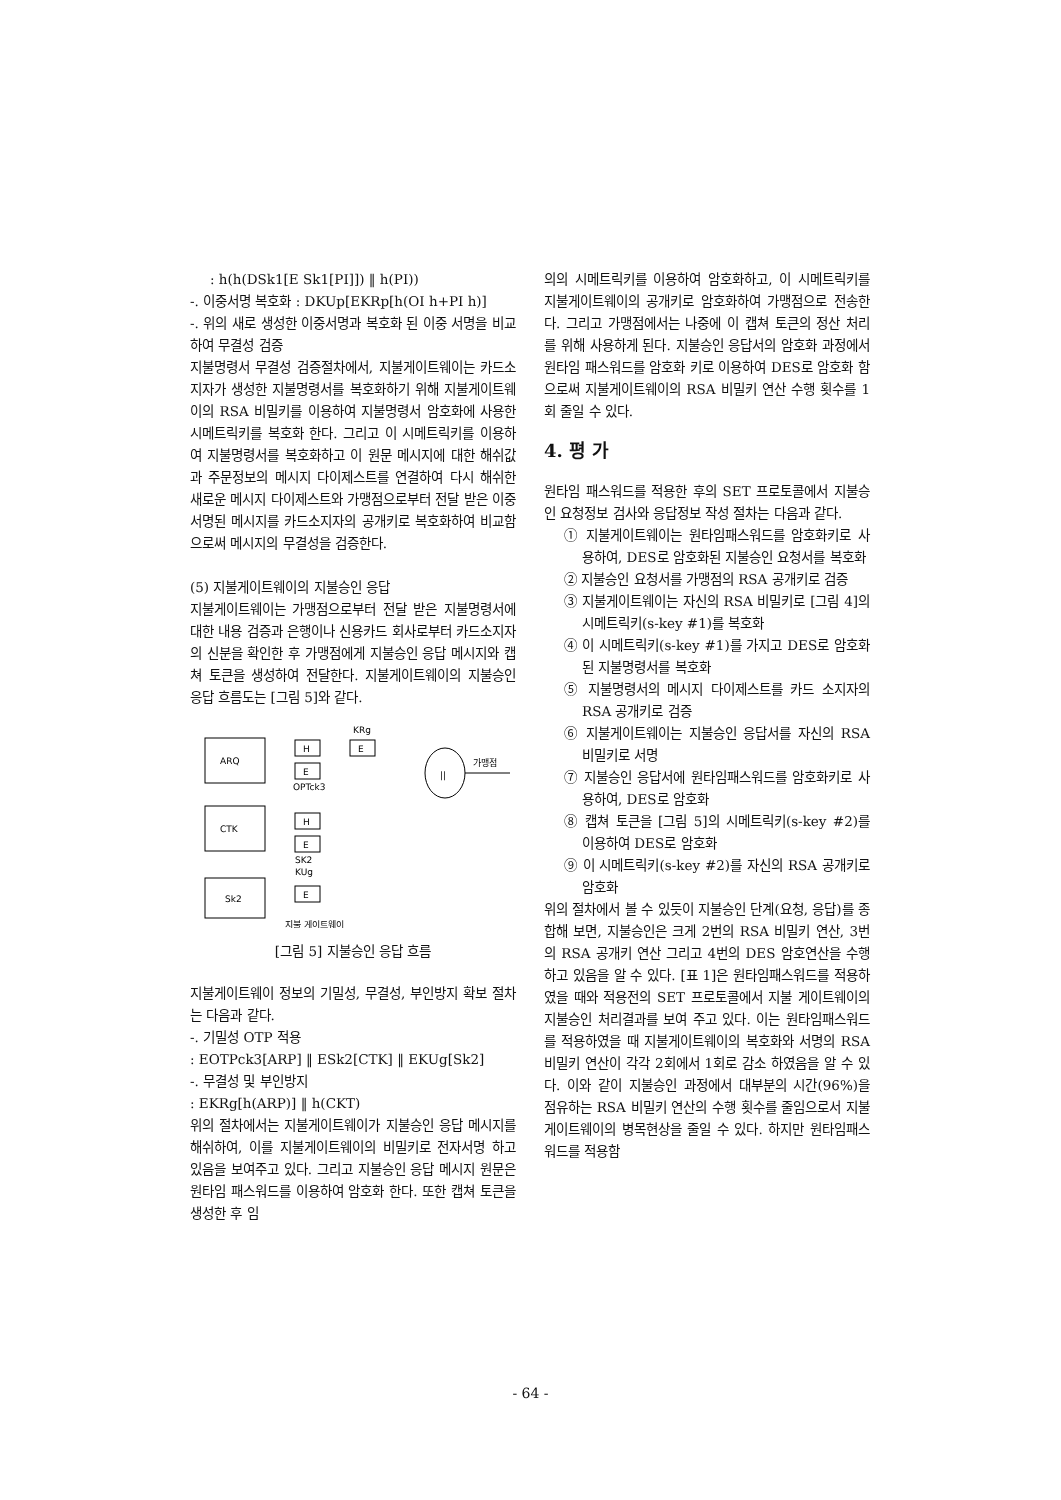: h(h(DSk1[E Sk1[PI]]) ‖ h(PI))
-. 이중서명 복호화 : DKUp[EKRp[h(OI h+PI h)]
-. 위의 새로 생성한 이중서명과 복호화 된 이중 서명을 비교하여 무결성 검증
지불명령서 무결성 검증절차에서, 지불게이트웨이는 카드소지자가 생성한 지불명령서를 복호화하기 위해 지불게이트웨이의 RSA 비밀키를 이용하여 지불명령서 암호화에 사용한 시메트릭키를 복호화 한다. 그리고 이 시메트릭키를 이용하여 지불명령서를 복호화하고 이 원문 메시지에 대한 해쉬값과 주문정보의 메시지 다이제스트를 연결하여 다시 해쉬한 새로운 메시지 다이제스트와 가맹점으로부터 전달 받은 이중 서명된 메시지를 카드소지자의 공개키로 복호화하여 비교함으로써 메시지의 무결성을 검증한다.
(5) 지불게이트웨이의 지불승인 응답
지불게이트웨이는 가맹점으로부터 전달 받은 지불명령서에 대한 내용 검증과 은행이나 신용카드 회사로부터 카드소지자의 신분을 확인한 후 가맹점에게 지불승인 응답 메시지와 캡쳐 토큰을 생성하여 전달한다. 지불게이트웨이의 지불승인 응답 흐름도는 [그림 5]와 같다.
ARQ
CTK
Sk2
H
E
E
KRg
OPTck3
H
E
SK2
KUg
E
||
가맹점
지불 게이트웨이
[그림 5] 지불승인 응답 흐름
지불게이트웨이 정보의 기밀성, 무결성, 부인방지 확보 절차는 다음과 같다.
-. 기밀성 OTP 적용
: EOTPck3[ARP] ‖ ESk2[CTK] ‖ EKUg[Sk2]
-. 무결성 및 부인방지
: EKRg[h(ARP)] ‖ h(CKT)
위의 절차에서는 지불게이트웨이가 지불승인 응답 메시지를 해쉬하여, 이를 지불게이트웨이의 비밀키로 전자서명 하고 있음을 보여주고 있다. 그리고 지불승인 응답 메시지 원문은 원타임 패스워드를 이용하여 암호화 한다. 또한 캡쳐 토큰을 생성한 후 임
의의 시메트릭키를 이용하여 암호화하고, 이 시메트릭키를 지불게이트웨이의 공개키로 암호화하여 가맹점으로 전송한다. 그리고 가맹점에서는 나중에 이 캡쳐 토큰의 정산 처리를 위해 사용하게 된다. 지불승인 응답서의 암호화 과정에서 원타임 패스워드를 암호화 키로 이용하여 DES로 암호화 함으로써 지불게이트웨이의 RSA 비밀키 연산 수행 횟수를 1회 줄일 수 있다.
4. 평 가
원타임 패스워드를 적용한 후의 SET 프로토콜에서 지불승인 요청정보 검사와 응답정보 작성 절차는 다음과 같다.
① 지불게이트웨이는 원타임패스워드를 암호화키로 사용하여, DES로 암호화된 지불승인 요청서를 복호화
② 지불승인 요청서를 가맹점의 RSA 공개키로 검증
③ 지불게이트웨이는 자신의 RSA 비밀키로 [그림 4]의 시메트릭키(s-key #1)를 복호화
④ 이 시메트릭키(s-key #1)를 가지고 DES로 암호화된 지불명령서를 복호화
⑤ 지불명령서의 메시지 다이제스트를 카드 소지자의 RSA 공개키로 검증
⑥ 지불게이트웨이는 지불승인 응답서를 자신의 RSA 비밀키로 서명
⑦ 지불승인 응답서에 원타임패스워드를 암호화키로 사용하여, DES로 암호화
⑧ 캡쳐 토큰을 [그림 5]의 시메트릭키(s-key #2)를 이용하여 DES로 암호화
⑨ 이 시메트릭키(s-key #2)를 자신의 RSA 공개키로 암호화
위의 절차에서 볼 수 있듯이 지불승인 단계(요청, 응답)를 종합해 보면, 지불승인은 크게 2번의 RSA 비밀키 연산, 3번의 RSA 공개키 연산 그리고 4번의 DES 암호연산을 수행하고 있음을 알 수 있다. [표 1]은 원타임패스워드를 적용하였을 때와 적용전의 SET 프로토콜에서 지불 게이트웨이의 지불승인 처리결과를 보여 주고 있다. 이는 원타임패스워드를 적용하였을 때 지불게이트웨이의 복호화와 서명의 RSA 비밀키 연산이 각각 2회에서 1회로 감소 하였음을 알 수 있다. 이와 같이 지불승인 과정에서 대부분의 시간(96%)을 점유하는 RSA 비밀키 연산의 수행 횟수를 줄임으로서 지불게이트웨이의 병목현상을 줄일 수 있다. 하지만 원타임패스워드를 적용함
- 64 -